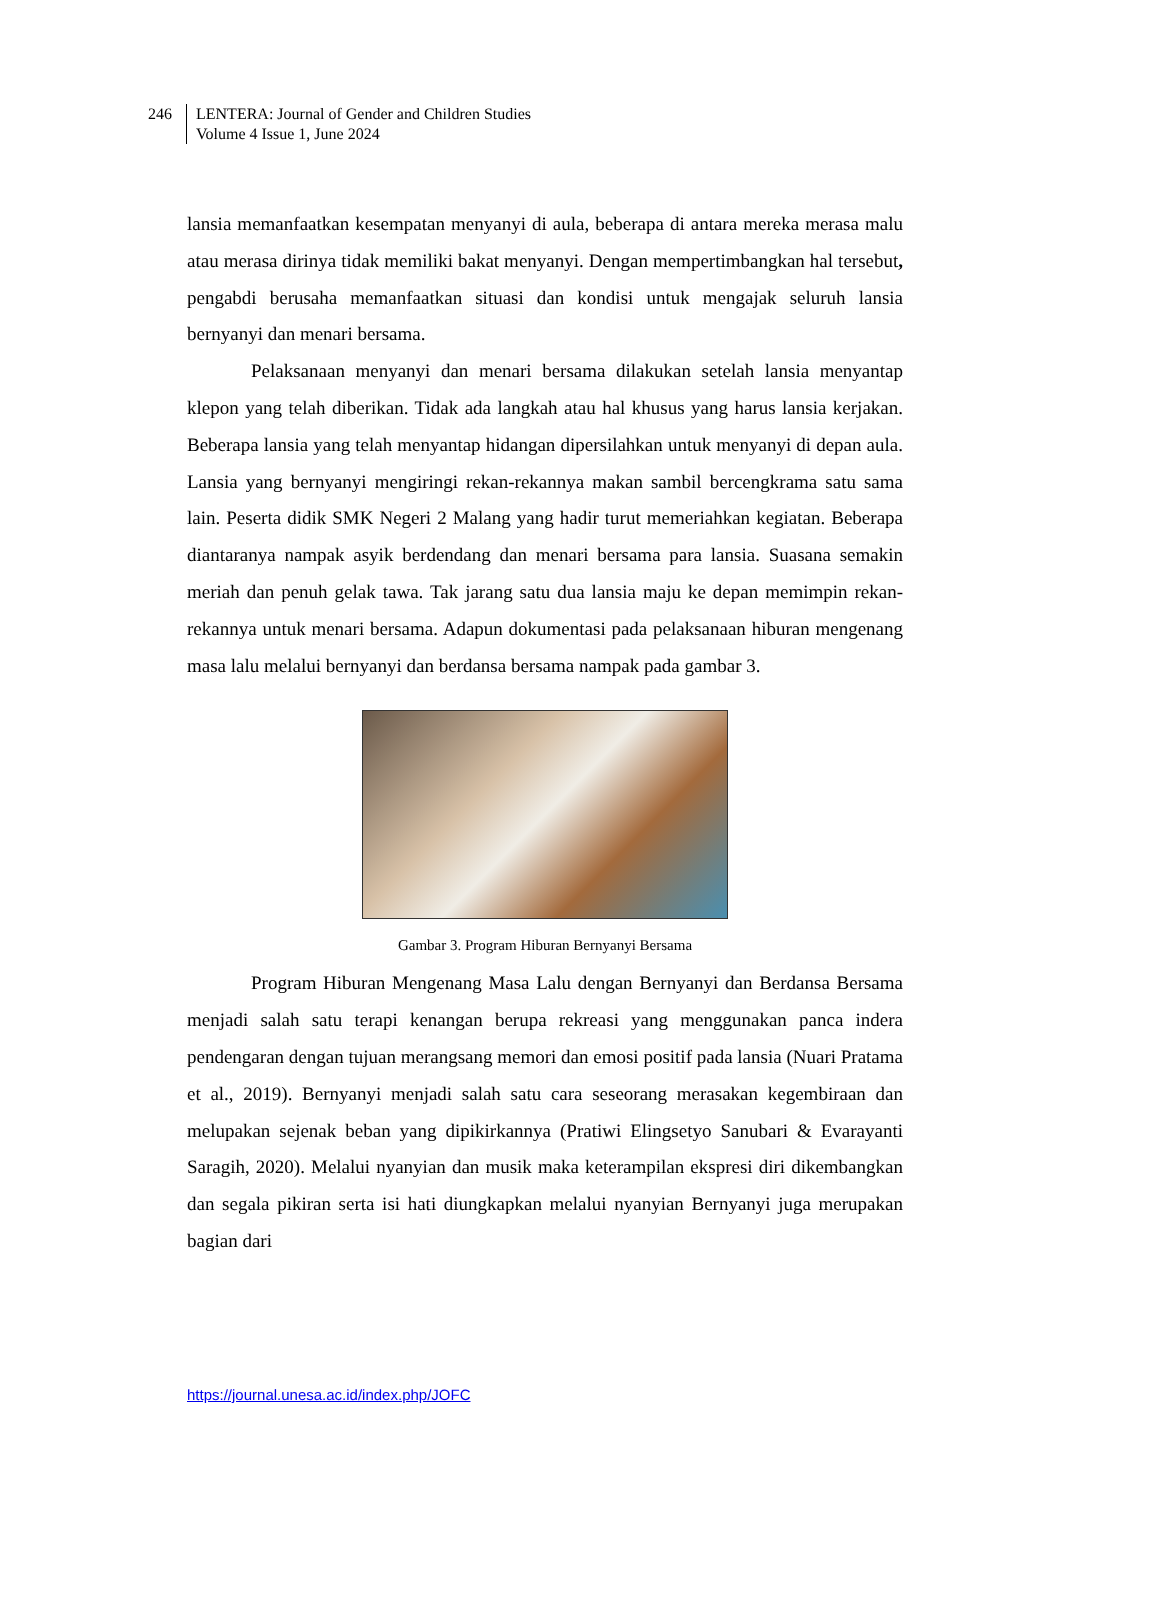246 LENTERA: Journal of Gender and Children Studies
Volume 4 Issue 1, June 2024
lansia memanfaatkan kesempatan menyanyi di aula, beberapa di antara mereka merasa malu atau merasa dirinya tidak memiliki bakat menyanyi. Dengan mempertimbangkan hal tersebut, pengabdi berusaha memanfaatkan situasi dan kondisi untuk mengajak seluruh lansia bernyanyi dan menari bersama.
Pelaksanaan menyanyi dan menari bersama dilakukan setelah lansia menyantap klepon yang telah diberikan. Tidak ada langkah atau hal khusus yang harus lansia kerjakan. Beberapa lansia yang telah menyantap hidangan dipersilahkan untuk menyanyi di depan aula. Lansia yang bernyanyi mengiringi rekan-rekannya makan sambil bercengkrama satu sama lain. Peserta didik SMK Negeri 2 Malang yang hadir turut memeriahkan kegiatan. Beberapa diantaranya nampak asyik berdendang dan menari bersama para lansia. Suasana semakin meriah dan penuh gelak tawa. Tak jarang satu dua lansia maju ke depan memimpin rekan-rekannya untuk menari bersama. Adapun dokumentasi pada pelaksanaan hiburan mengenang masa lalu melalui bernyanyi dan berdansa bersama nampak pada gambar 3.
Gambar 3. Program Hiburan Bernyanyi Bersama
Program Hiburan Mengenang Masa Lalu dengan Bernyanyi dan Berdansa Bersama menjadi salah satu terapi kenangan berupa rekreasi yang menggunakan panca indera pendengaran dengan tujuan merangsang memori dan emosi positif pada lansia (Nuari Pratama et al., 2019). Bernyanyi menjadi salah satu cara seseorang merasakan kegembiraan dan melupakan sejenak beban yang dipikirkannya (Pratiwi Elingsetyo Sanubari & Evarayanti Saragih, 2020). Melalui nyanyian dan musik maka keterampilan ekspresi diri dikembangkan dan segala pikiran serta isi hati diungkapkan melalui nyanyian Bernyanyi juga merupakan bagian dari
https://journal.unesa.ac.id/index.php/JOFC